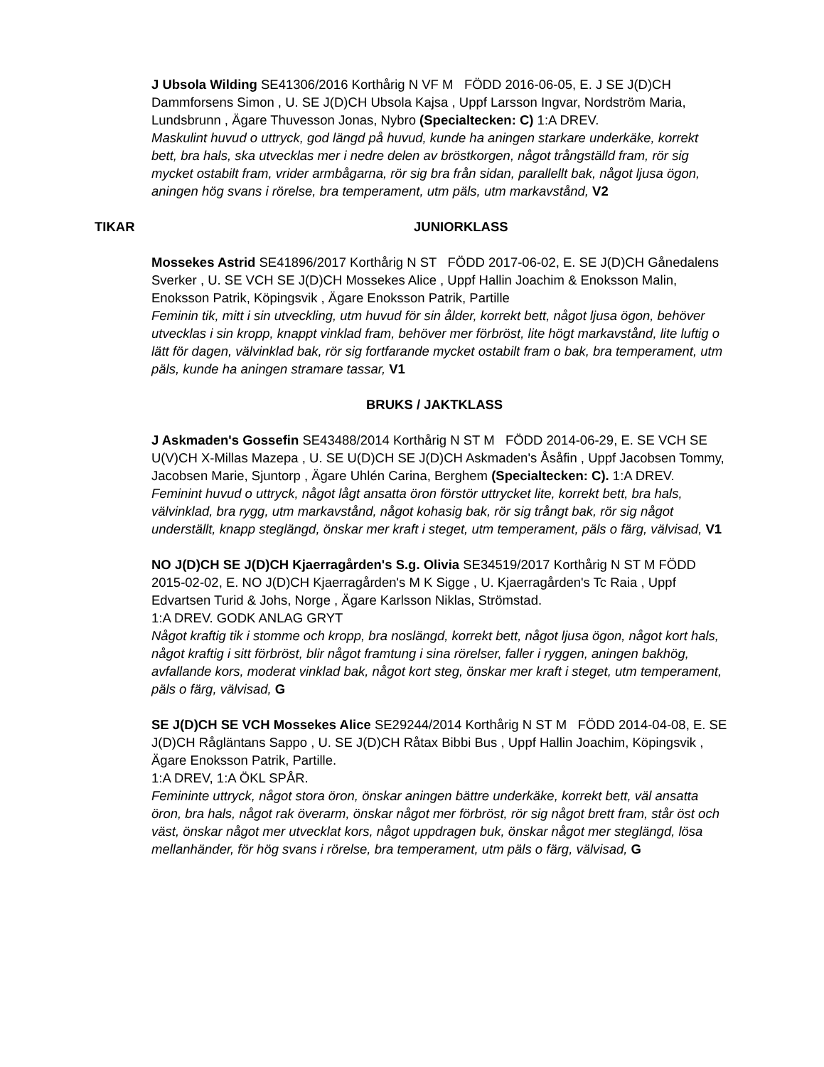J Ubsola Wilding SE41306/2016 Korthårig N VF M FÖDD 2016-06-05, E. J SE J(D)CH Dammforsens Simon , U. SE J(D)CH Ubsola Kajsa , Uppf Larsson Ingvar, Nordström Maria, Lundsbrunn , Ägare Thuvesson Jonas, Nybro (Specialtecken: C) 1:A DREV.
Maskulint huvud o uttryck, god längd på huvud, kunde ha aningen starkare underkäke, korrekt bett, bra hals, ska utvecklas mer i nedre delen av bröstkorgen, något trångställd fram, rör sig mycket ostabilt fram, vrider armbågarna, rör sig bra från sidan, parallellt bak, något ljusa ögon, aningen hög svans i rörelse, bra temperament, utm päls, utm markavstånd, V2
TIKAR JUNIORKLASS
Mossekes Astrid SE41896/2017 Korthårig N ST FÖDD 2017-06-02, E. SE J(D)CH Gånedalens Sverker , U. SE VCH SE J(D)CH Mossekes Alice , Uppf Hallin Joachim & Enoksson Malin, Enoksson Patrik, Köpingsvik , Ägare Enoksson Patrik, Partille
Feminin tik, mitt i sin utveckling, utm huvud för sin ålder, korrekt bett, något ljusa ögon, behöver utvecklas i sin kropp, knappt vinklad fram, behöver mer förbröst, lite högt markavstånd, lite luftig o lätt för dagen, välvinklad bak, rör sig fortfarande mycket ostabilt fram o bak, bra temperament, utm päls, kunde ha aningen stramare tassar, V1
BRUKS / JAKTKLASS
J Askmaden's Gossefin SE43488/2014 Korthårig N ST M FÖDD 2014-06-29, E. SE VCH SE U(V)CH X-Millas Mazepa , U. SE U(D)CH SE J(D)CH Askmaden's Åsåfin , Uppf Jacobsen Tommy, Jacobsen Marie, Sjuntorp , Ägare Uhlén Carina, Berghem (Specialtecken: C). 1:A DREV.
Feminint huvud o uttryck, något lågt ansatta öron förstör uttrycket lite, korrekt bett, bra hals, välvinklad, bra rygg, utm markavstånd, något kohasig bak, rör sig trångt bak, rör sig något underställt, knapp steglängd, önskar mer kraft i steget, utm temperament, päls o färg, välvisad, V1
NO J(D)CH SE J(D)CH Kjaerragården's S.g. Olivia SE34519/2017 Korthårig N ST M FÖDD 2015-02-02, E. NO J(D)CH Kjaerragården's M K Sigge , U. Kjaerragården's Tc Raia , Uppf Edvartsen Turid & Johs, Norge , Ägare Karlsson Niklas, Strömstad.
1:A DREV. GODK ANLAG GRYT
Något kraftig tik i stomme och kropp, bra noslängd, korrekt bett, något ljusa ögon, något kort hals, något kraftig i sitt förbröst, blir något framtung i sina rörelser, faller i ryggen, aningen bakhög, avfallande kors, moderat vinklad bak, något kort steg, önskar mer kraft i steget, utm temperament, päls o färg, välvisad, G
SE J(D)CH SE VCH Mossekes Alice SE29244/2014 Korthårig N ST M FÖDD 2014-04-08, E. SE J(D)CH Rågläntans Sappo , U. SE J(D)CH Råtax Bibbi Bus , Uppf Hallin Joachim, Köpingsvik , Ägare Enoksson Patrik, Partille.
1:A DREV, 1:A ÖKL SPÅR.
Femininte uttryck, något stora öron, önskar aningen bättre underkäke, korrekt bett, väl ansatta öron, bra hals, något rak överarm, önskar något mer förbröst, rör sig något brett fram, står öst och väst, önskar något mer utvecklat kors, något uppdragen buk, önskar något mer steglängd, lösa mellanhänder, för hög svans i rörelse, bra temperament, utm päls o färg, välvisad, G